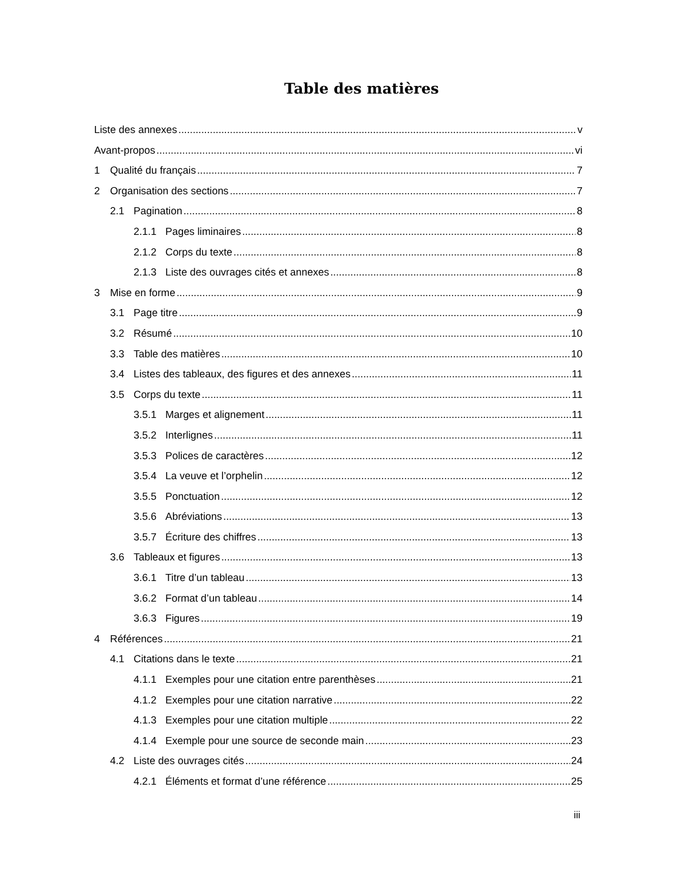Table des matières
Liste des annexes v
Avant-propos vi
1 Qualité du français 7
2 Organisation des sections 7
2.1 Pagination 8
2.1.1 Pages liminaires 8
2.1.2 Corps du texte 8
2.1.3 Liste des ouvrages cités et annexes 8
3 Mise en forme 9
3.1 Page titre 9
3.2 Résumé 10
3.3 Table des matières 10
3.4 Listes des tableaux, des figures et des annexes 11
3.5 Corps du texte 11
3.5.1 Marges et alignement 11
3.5.2 Interlignes 11
3.5.3 Polices de caractères 12
3.5.4 La veuve et l’orphelin 12
3.5.5 Ponctuation 12
3.5.6 Abréviations 13
3.5.7 Écriture des chiffres 13
3.6 Tableaux et figures 13
3.6.1 Titre d’un tableau 13
3.6.2 Format d’un tableau 14
3.6.3 Figures 19
4 Références 21
4.1 Citations dans le texte 21
4.1.1 Exemples pour une citation entre parenthèses 21
4.1.2 Exemples pour une citation narrative 22
4.1.3 Exemples pour une citation multiple 22
4.1.4 Exemple pour une source de seconde main 23
4.2 Liste des ouvrages cités 24
4.2.1 Éléments et format d’une référence 25
iii